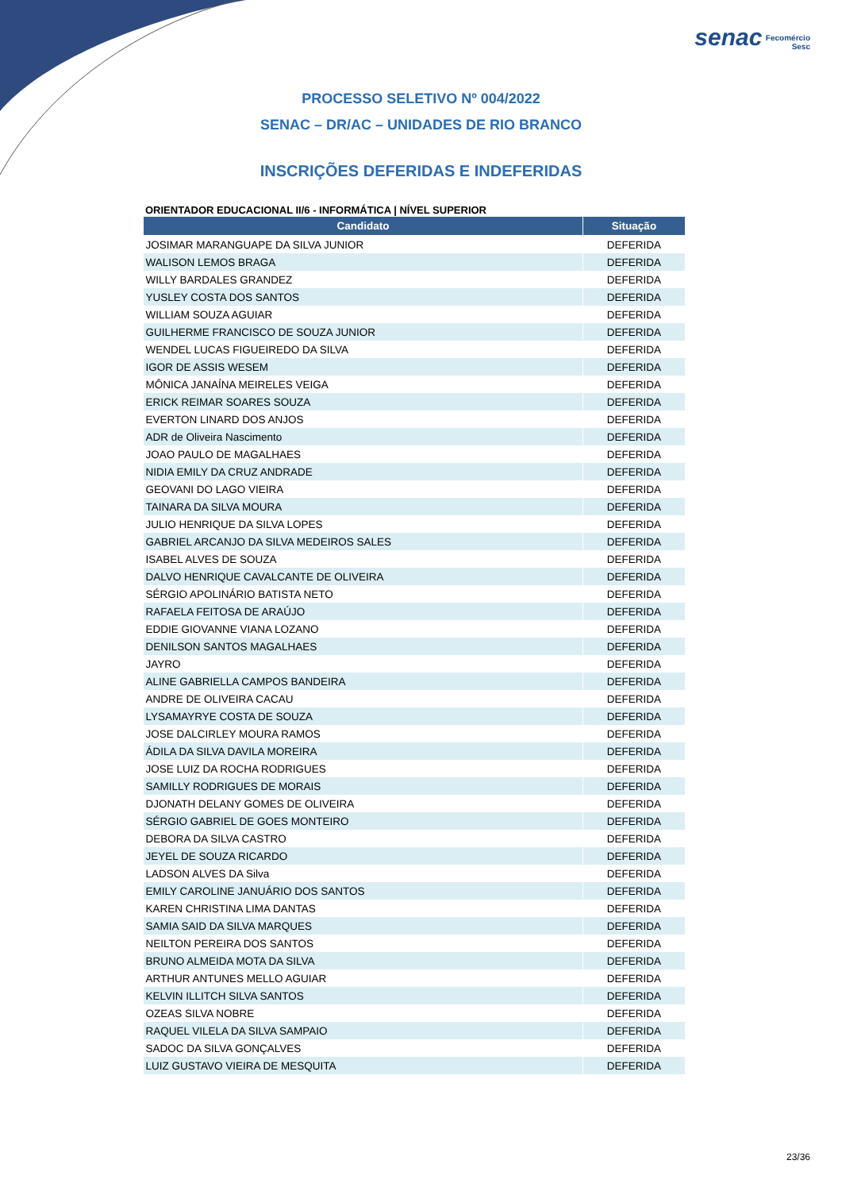senac Fecomércio
Sesc
PROCESSO SELETIVO Nº 004/2022
SENAC – DR/AC – UNIDADES DE RIO BRANCO
INSCRIÇÕES DEFERIDAS E INDEFERIDAS
ORIENTADOR EDUCACIONAL II/6 - INFORMÁTICA | NÍVEL SUPERIOR
| Candidato | Situação |
| --- | --- |
| JOSIMAR MARANGUAPE DA SILVA JUNIOR | DEFERIDA |
| WALISON LEMOS BRAGA | DEFERIDA |
| WILLY BARDALES GRANDEZ | DEFERIDA |
| YUSLEY COSTA DOS SANTOS | DEFERIDA |
| WILLIAM SOUZA AGUIAR | DEFERIDA |
| GUILHERME FRANCISCO DE SOUZA JUNIOR | DEFERIDA |
| WENDEL LUCAS FIGUEIREDO DA SILVA | DEFERIDA |
| IGOR DE ASSIS WESEM | DEFERIDA |
| MÔNICA JANAÍNA MEIRELES VEIGA | DEFERIDA |
| ERICK REIMAR SOARES SOUZA | DEFERIDA |
| EVERTON LINARD DOS ANJOS | DEFERIDA |
| ADR de Oliveira Nascimento | DEFERIDA |
| JOAO PAULO DE MAGALHAES | DEFERIDA |
| NIDIA EMILY DA CRUZ ANDRADE | DEFERIDA |
| GEOVANI DO LAGO VIEIRA | DEFERIDA |
| TAINARA DA SILVA MOURA | DEFERIDA |
| JULIO HENRIQUE DA SILVA LOPES | DEFERIDA |
| GABRIEL ARCANJO DA SILVA MEDEIROS SALES | DEFERIDA |
| ISABEL ALVES DE SOUZA | DEFERIDA |
| DALVO HENRIQUE CAVALCANTE DE OLIVEIRA | DEFERIDA |
| SÉRGIO APOLINÁRIO BATISTA NETO | DEFERIDA |
| RAFAELA FEITOSA DE ARAÚJO | DEFERIDA |
| EDDIE GIOVANNE VIANA LOZANO | DEFERIDA |
| DENILSON SANTOS MAGALHAES | DEFERIDA |
| JAYRO | DEFERIDA |
| ALINE GABRIELLA CAMPOS BANDEIRA | DEFERIDA |
| ANDRE DE OLIVEIRA CACAU | DEFERIDA |
| LYSAMAYRYE COSTA DE SOUZA | DEFERIDA |
| JOSE DALCIRLEY MOURA RAMOS | DEFERIDA |
| ÁDILA DA SILVA DAVILA MOREIRA | DEFERIDA |
| JOSE LUIZ DA ROCHA RODRIGUES | DEFERIDA |
| SAMILLY RODRIGUES DE MORAIS | DEFERIDA |
| DJONATH DELANY GOMES DE OLIVEIRA | DEFERIDA |
| SÉRGIO GABRIEL DE GOES MONTEIRO | DEFERIDA |
| DEBORA DA SILVA CASTRO | DEFERIDA |
| JEYEL DE SOUZA RICARDO | DEFERIDA |
| LADSON ALVES DA Silva | DEFERIDA |
| EMILY CAROLINE JANUÁRIO DOS SANTOS | DEFERIDA |
| KAREN CHRISTINA LIMA DANTAS | DEFERIDA |
| SAMIA SAID DA SILVA MARQUES | DEFERIDA |
| NEILTON PEREIRA DOS SANTOS | DEFERIDA |
| BRUNO ALMEIDA MOTA DA SILVA | DEFERIDA |
| ARTHUR ANTUNES MELLO AGUIAR | DEFERIDA |
| KELVIN ILLITCH SILVA SANTOS | DEFERIDA |
| OZEAS SILVA NOBRE | DEFERIDA |
| RAQUEL VILELA DA SILVA SAMPAIO | DEFERIDA |
| SADOC DA SILVA GONÇALVES | DEFERIDA |
| LUIZ GUSTAVO VIEIRA DE MESQUITA | DEFERIDA |
23/36